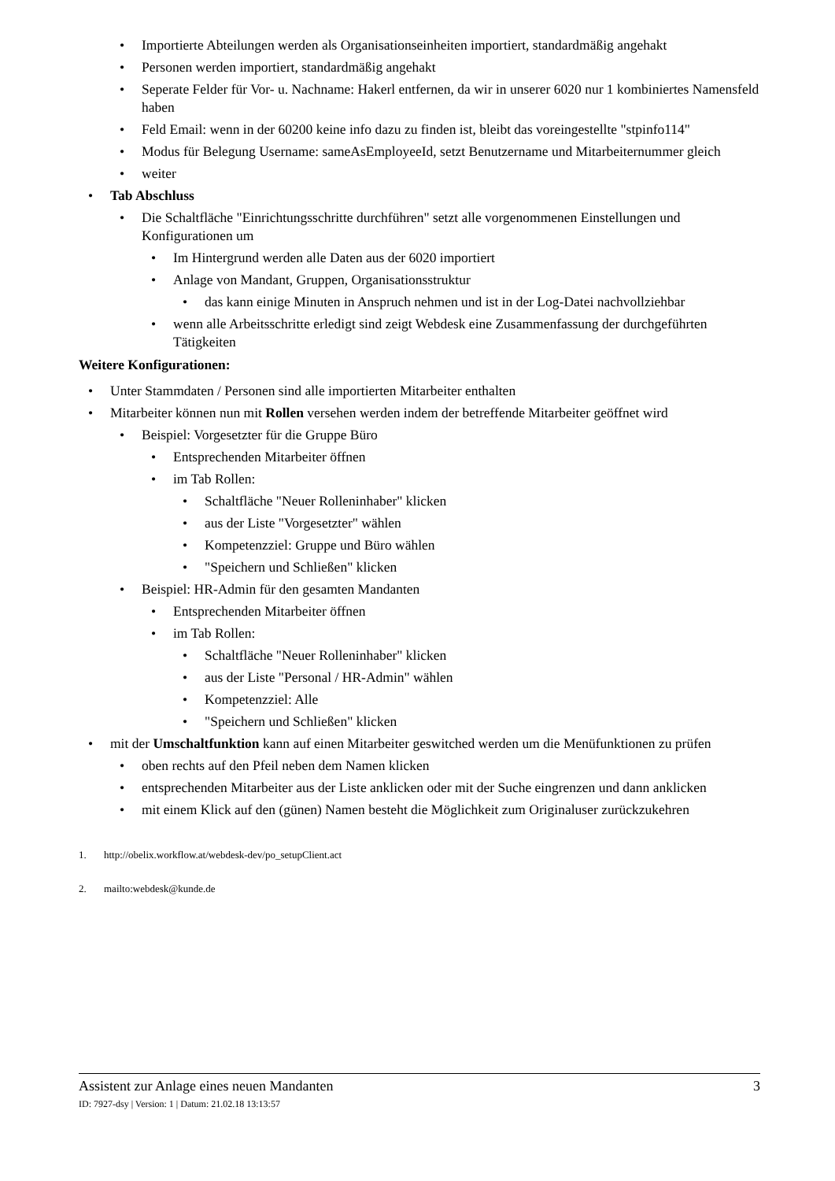• Importierte Abteilungen werden als Organisationseinheiten importiert, standardmäßig angehakt
• Personen werden importiert, standardmäßig angehakt
• Seperate Felder für Vor- u. Nachname: Hakerl entfernen, da wir in unserer 6020 nur 1 kombiniertes Namensfeld haben
• Feld Email: wenn in der 60200 keine info dazu zu finden ist, bleibt das voreingestellte "stpinfo114"
• Modus für Belegung Username: sameAsEmployeeId, setzt Benutzername und Mitarbeiternummer gleich
• weiter
• Tab Abschluss
• Die Schaltfläche "Einrichtungsschritte durchführen" setzt alle vorgenommenen Einstellungen und Konfigurationen um
• Im Hintergrund werden alle Daten aus der 6020 importiert
• Anlage von Mandant, Gruppen, Organisationsstruktur
• das kann einige Minuten in Anspruch nehmen und ist in der Log-Datei nachvollziehbar
• wenn alle Arbeitsschritte erledigt sind zeigt Webdesk eine Zusammenfassung der durchgeführten Tätigkeiten
Weitere Konfigurationen:
• Unter Stammdaten / Personen sind alle importierten Mitarbeiter enthalten
• Mitarbeiter können nun mit Rollen versehen werden indem der betreffende Mitarbeiter geöffnet wird
• Beispiel: Vorgesetzter für die Gruppe Büro
• Entsprechenden Mitarbeiter öffnen
• im Tab Rollen:
• Schaltfläche "Neuer Rolleninhaber" klicken
• aus der Liste "Vorgesetzter" wählen
• Kompetenzziel: Gruppe und Büro wählen
• "Speichern und Schließen" klicken
• Beispiel: HR-Admin für den gesamten Mandanten
• Entsprechenden Mitarbeiter öffnen
• im Tab Rollen:
• Schaltfläche "Neuer Rolleninhaber" klicken
• aus der Liste "Personal / HR-Admin" wählen
• Kompetenzziel: Alle
• "Speichern und Schließen" klicken
• mit der Umschaltfunktion kann auf einen Mitarbeiter geswitched werden um die Menüfunktionen zu prüfen
• oben rechts auf den Pfeil neben dem Namen klicken
• entsprechenden Mitarbeiter aus der Liste anklicken oder mit der Suche eingrenzen und dann anklicken
• mit einem Klick auf den (günen) Namen besteht die Möglichkeit zum Originaluser zurückzukehren
1. http://obelix.workflow.at/webdesk-dev/po_setupClient.act
2. mailto:webdesk@kunde.de
Assistent zur Anlage eines neuen Mandanten 3
ID: 7927-dsy | Version: 1 | Datum: 21.02.18 13:13:57